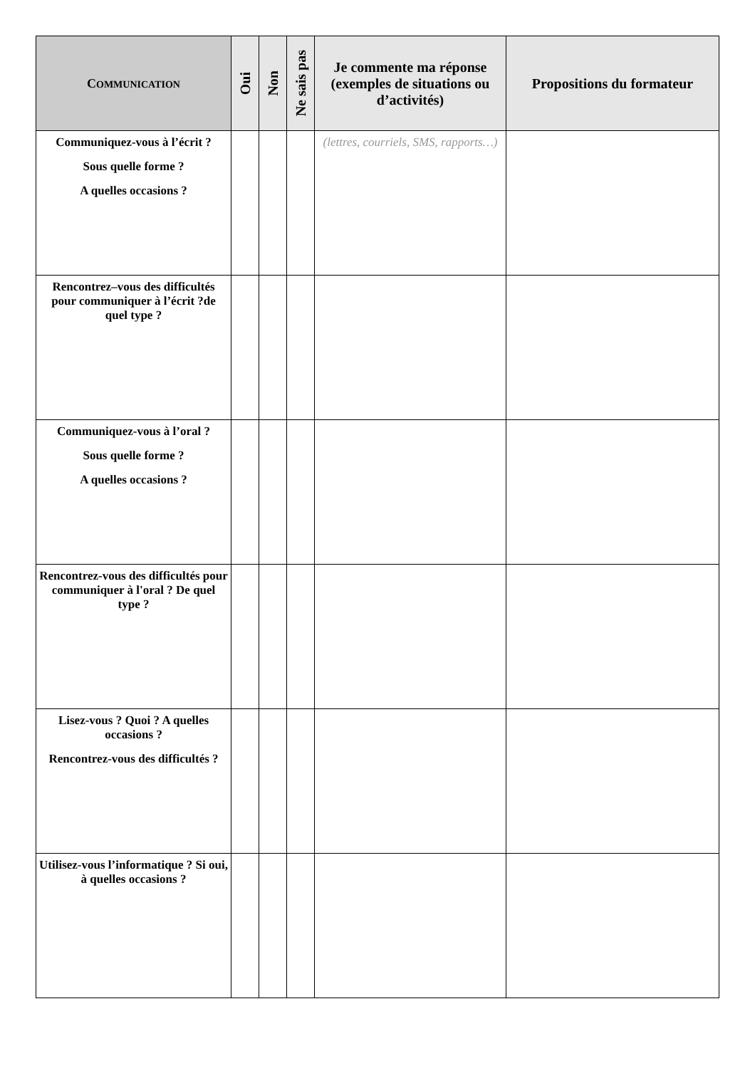| C OMMUNICATION | Oui | Non | Ne sais pas | Je commente ma réponse (exemples de situations ou d’activités) | Propositions du formateur |
| --- | --- | --- | --- | --- | --- |
| Communiquez-vous à l’écrit ? Sous quelle forme ? A quelles occasions ? | | | | (lettres, courriels, SMS, rapports…) | |
| Rencontrez–vous des difficultés pour communiquer à l’écrit ?de quel type ? | | | | | |
| Communiquez-vous à l’oral ? Sous quelle forme ? A quelles occasions ? | | | | | |
| Rencontrez-vous des difficultés pour communiquer à l'oral ? De quel type ? | | | | | |
| Lisez-vous ? Quoi ? A quelles occasions ? Rencontrez-vous des difficultés ? | | | | | |
| Utilisez-vous l’informatique ? Si oui, à quelles occasions ? | | | | | |